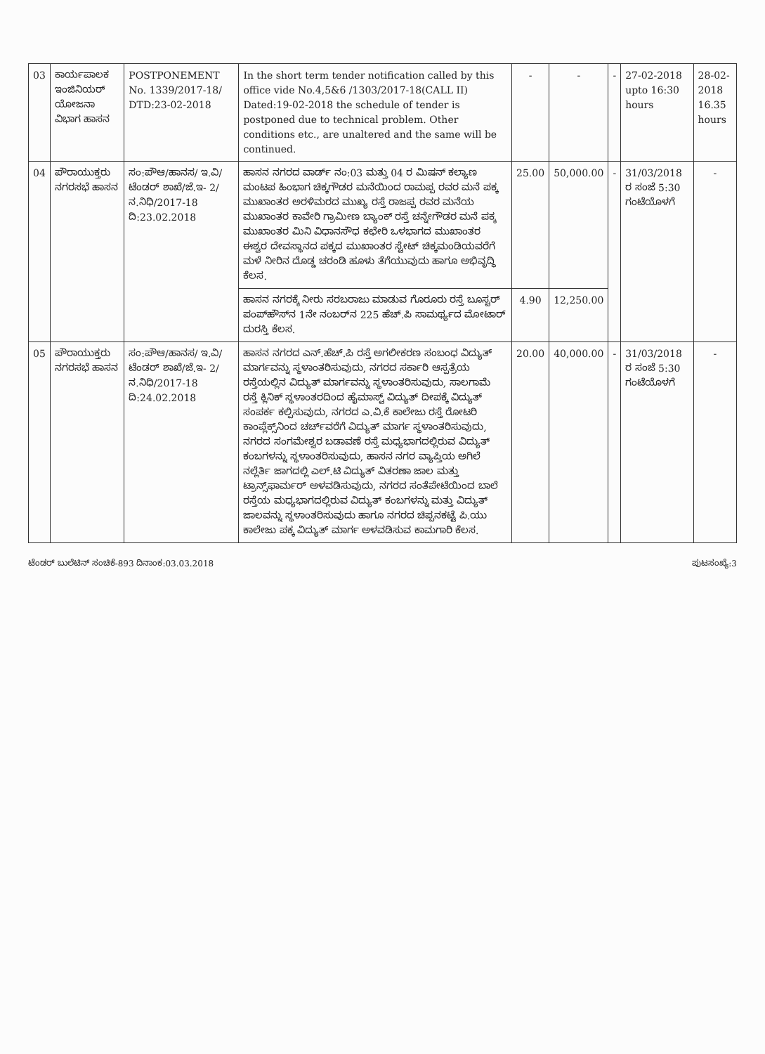| 03 | ಕಾರ್ಯಪಾಲಕ ಇಂಜಿನಿಯರ್ ಯೋಜನಾ ವಿಭಾಗ ಹಾಸನ | POSTPONEMENT No. 1339/2017-18/ DTD:23-02-2018 | In the short term tender notification called by this office vide No.4,5&6 /1303/2017-18(CALL II) Dated:19-02-2018 the schedule of tender is postponed due to technical problem. Other conditions etc., are unaltered and the same will be continued. | - | - | - | 27-02-2018 upto 16:30 hours | 28-02-2018 16.35 hours |
| 04 | ಪೌರಾಯುಕ್ತರು ನಗರಸಭೆ ಹಾಸನ | ಸಂ:ಪೌಆ/ಹಾನಸ/ ಇ.ವಿ/ ಟೆಂಡರ್ ಶಾಖೆ/ಜೆ.ಇ- 2/ನ.ನಿಧಿ/2017-18 ದಿ:23.02.2018 | ಹಾಸನ ನಗರದ ವಾರ್ಡ್ ನಂ:03 ಮತ್ತು 04 ರ ಮಿಷನ್ ಕಲ್ಯಾಣ ಮಂಟಪ ಹಿಂಭಾಗ ಚಿಕ್ಕಗೌಡರ ಮನೆಯಿಂದ ರಾಮಪ್ಪ ರವರ ಮನೆ ಪಕ್ಕ ಮುಖಾಂತರ ಅರಳಿಮರದ ಮುಖ್ಯ ರಸ್ತೆ ರಾಜಪ್ಪ ರವರ ಮನೆಯ ಮುಖಾಂತರ ಕಾವೇರಿ ಗ್ರಾಮೀಣ ಬ್ಯಾಂಕ್ ರಸ್ತೆ ಚನ್ನೇಗೌಡರ ಮನೆ ಪಕ್ಕ ಮುಖಾಂತರ ಮಿನಿ ವಿಧಾನಸೌಧ ಕಛೇರಿ ಒಳಭಾಗದ ಮುಖಾಂತರ ಈಶ್ವರ ದೇವಸ್ಥಾನದ ಪಕ್ಕದ ಮುಖಾಂತರ ಸ್ಟೇಟ್ ಚಿಕ್ಕಮಂಡಿಯವರೆಗೆ ಮಳೆ ನೀರಿನ ದೊಡ್ಡ ಚರಂಡಿ ಹೂಳು ತೆಗೆಯುವುದು ಹಾಗೂ ಅಭಿವೃದ್ಧಿ ಕೆಲಸ. | 25.00 | 50,000.00 | - | 31/03/2018 ರ ಸಂಜೆ 5:30 ಗಂಟೆಯೊಳಗೆ | - |
| | | | ಹಾಸನ ನಗರಕ್ಕೆ ನೀರು ಸರಬರಾಜು ಮಾಡುವ ಗೊರೂರು ರಸ್ತೆ ಬೂಸ್ಟರ್ ಪಂಪ್‌ಹೌಸ್‌ನ 1ನೇ ನಂಬರ್‌ನ 225 ಹೆಚ್.ಪಿ ಸಾಮರ್ಥ್ಯದ ಮೋಟಾರ್ ದುರಸ್ತಿ ಕೆಲಸ. | 4.90 | 12,250.00 | | | |
| 05 | ಪೌರಾಯುಕ್ತರು ನಗರಸಭೆ ಹಾಸನ | ಸಂ:ಪೌಆ/ಹಾನಸ/ ಇ.ವಿ/ ಟೆಂಡರ್ ಶಾಖೆ/ಜೆ.ಇ- 2/ನ.ನಿಧಿ/2017-18 ದಿ:24.02.2018 | ಹಾಸನ ನಗರದ ಎನ್.ಹೆಚ್.ಪಿ ರಸ್ತೆ ಅಗಲೀಕರಣ ಸಂಬಂಧ ವಿದ್ಯುತ್ ಮಾರ್ಗವನ್ನು ಸ್ಥಳಾಂತರಿಸುವುದು, ನಗರದ ಸರ್ಕಾರಿ ಆಸ್ಪತ್ರೆಯ ರಸ್ತೆಯಲ್ಲಿನ ವಿದ್ಯುತ್ ಮಾರ್ಗವನ್ನು ಸ್ಥಳಾಂತರಿಸುವುದು, ಸಾಲಗಾಮೆ ರಸ್ತೆ ಕ್ಲಿನಿಕ್ ಸ್ಥಳಾಂತರದಿಂದ ಹೈಮಾಸ್ಟ್ ವಿದ್ಯುತ್ ದೀಪಕ್ಕೆ ವಿದ್ಯುತ್ ಸಂಪರ್ಕ ಕಲ್ಪಿಸುವುದು, ನಗರದ ಎ.ವಿ.ಕೆ ಕಾಲೇಜು ರಸ್ತೆ ರೋಟರಿ ಕಾಂಪ್ಲೆಕ್ಸ್‌ನಿಂದ ಚರ್ಚ್‌ವರೆಗೆ ವಿದ್ಯುತ್ ಮಾರ್ಗ ಸ್ಥಳಾಂತರಿಸುವುದು, ನಗರದ ಸಂಗಮೇಶ್ವರ ಬಡಾವಣೆ ರಸ್ತೆ ಮಧ್ಯಭಾಗದಲ್ಲಿರುವ ವಿದ್ಯುತ್ ಕಂಬಗಳನ್ನು ಸ್ಥಳಾಂತರಿಸುವುದು, ಹಾಸನ ನಗರ ವ್ಯಾಪ್ತಿಯ ಅಗಿಲೆ ನಲ್ಲೆರ್ತಿ ಜಾಗದಲ್ಲಿ ಎಲ್.ಟಿ ವಿದ್ಯುತ್ ವಿತರಣಾ ಜಾಲ ಮತ್ತು ಟ್ರಾನ್ಸ್‌ಫಾರ್ಮರ್ ಅಳವಡಿಸುವುದು, ನಗರದ ಸಂತೆಪೇಟೆಯಿಂದ ಬಾಲೆ ರಸ್ತೆಯ ಮಧ್ಯಭಾಗದಲ್ಲಿರುವ ವಿದ್ಯುತ್ ಕಂಬಗಳನ್ನು ಮತ್ತು ವಿದ್ಯುತ್ ಜಾಲವನ್ನು ಸ್ಥಳಾಂತರಿಸುವುದು ಹಾಗೂ ನಗರದ ಚಿಪ್ಪನಕಟ್ಟೆ ಪಿ.ಯು ಕಾಲೇಜು ಪಕ್ಕ ವಿದ್ಯುತ್ ಮಾರ್ಗ ಅಳವಡಿಸುವ ಕಾಮಗಾರಿ ಕೆಲಸ. | 20.00 | 40,000.00 | - | 31/03/2018 ರ ಸಂಜೆ 5:30 ಗಂಟೆಯೊಳಗೆ | - |
ಟೆಂಡರ್ ಬುಲೆಟಿನ್ ಸಂಚಿಕೆ-893 ದಿನಾಂಕ:03.03.2018 ಪುಟಸಂಖ್ಯೆ:3